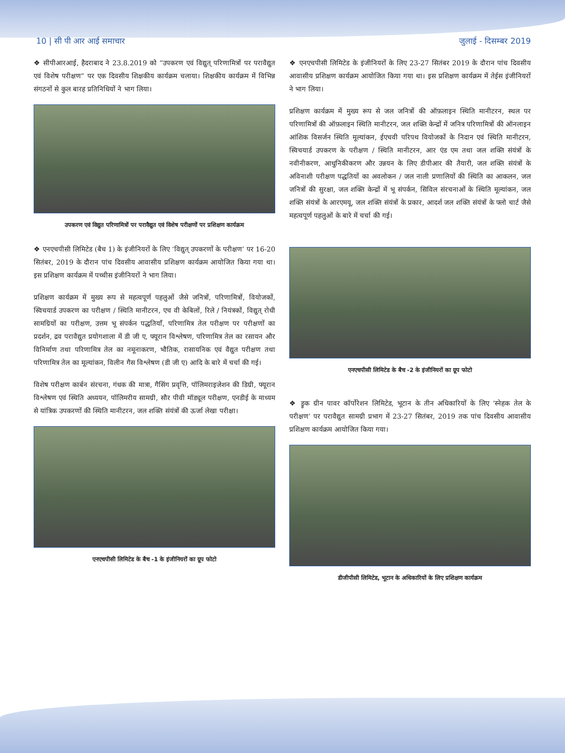10 | सी पी आर आई समाचार जुलाई - दिसम्बर 2019
❖ सीपीआरआई, हैदराबाद ने 23.8.2019 को “उपकरण एवं विद्युत् परिणामित्रों पर परावैद्युत एवं विशेष परीक्षण” पर एक दिवसीय शिक्षकीय कार्यक्रम चलाया। शिक्षकीय कार्यक्रम में विभिन्न संगठनों से कुल बारह प्रतिनिधियों ने भाग लिया।
उपकरण एवं विद्युत परिणामित्रों पर परावैद्युत एवं विशेष परीक्षणों पर प्रशिक्षण कार्यक्रम
❖ एनएचपीसी लिमिटेड (बैच 1) के इंजीनियरों के लिए ‘विद्युत् उपकरणों के परीक्षण’ पर 16-20 सितंबर, 2019 के दौरान पांच दिवसीय आवासीय प्रशिक्षण कार्यक्रम आयोजित किया गया था। इस प्रशिक्षण कार्यक्रम में पच्चीस इंजीनियरों ने भाग लिया।
प्रशिक्षण कार्यक्रम में मुख्य रूप से महत्वपूर्ण पहलुओं जैसे जनित्रों, परिणामित्रों, वियोजकों, स्विचयार्ड उपकरण का परीक्षण / स्थिति मानीटरन, एच वी केबिलों, रिले / नियंत्रकों, विद्युत् रोधी सामग्रियों का परीक्षण, उत्तम भू संपर्कन पद्धतियाँ, परिणामित्र तेल परीक्षण पर परीक्षणों का प्रदर्शन, द्रव परावैद्युत प्रयोगशाला में डी जी ए, फ्यूरान विश्लेषण, परिणामित्र तेल का रसायन और विनिर्माण तथा परिणामित्र तेल का नमूनाकरण, भौतिक, रासायनिक एवं वैद्युत परीक्षण तथा परिणामित्र तेल का मूल्यांकन, विलीन गैस विश्लेषण (डी जी ए) आदि के बारे में चर्चा की गई।
विशेष परीक्षण कार्बन संरचना, गंधक की मात्रा, गैसिंग प्रवृत्ति, पॉलिमराइजेशन की डिग्री, फ्यूरान विश्लेषण एवं स्थिति अध्ययन, पॉलिमरीय सामग्री, सौर पीवी मॉड्यूल परीक्षण, एनडीई के माध्यम से यांत्रिक उपकरणों की स्थिति मानीटरन, जल शक्ति संयंत्रों की ऊर्जा लेखा परीक्षा।
एनएचपीसी लिमिटेड के बैच -1 के इंजीनियरों का ग्रूप फोटो
❖ एनएचपीसी लिमिटेड के इंजीनियरों के लिए 23-27 सितंबर 2019 के दौरान पांच दिवसीय आवासीय प्रशिक्षण कार्यक्रम आयोजित किया गया था। इस प्रशिक्षण कार्यक्रम में तेईस इंजीनियरों ने भाग लिया।
प्रशिक्षण कार्यक्रम में मुख्य रूप से जल जनित्रों की ऑफ़लाइन स्थिति मानीटरन, स्थल पर परिणामित्रों की ऑफ़लाइन स्थिति मानीटरन, जल शक्ति केन्द्रों में जनित्र परिणामित्रों की ऑनलाइन आंशिक विसर्जन स्थिति मूल्यांकन, ईएचवी परिपथ वियोजकों के निदान एवं स्थिति मानीटरन, स्विचयार्ड उपकरण के परीक्षण / स्थिति मानीटरन, आर एंड एम तथा जल शक्ति संयंत्रों के नवीनीकरण, आधुनिकीकरण और उन्नयन के लिए डीपीआर की तैयारी, जल शक्ति संयंत्रों के अविनाशी परीक्षण पद्धतियों का अवलोकन / जल नाली प्रणालियों की स्थिति का आकलन, जल जनित्रों की सुरक्षा, जल शक्ति केन्द्रों में भू संपर्कन, सिविल संरचनाओं के स्थिति मूल्यांकन, जल शक्ति संयंत्रों के आरएमयू, जल शक्ति संयंत्रों के प्रकार, आदर्श जल शक्ति संयंत्रों के फ्लो चार्ट जैसे महत्वपूर्ण पहलुओं के बारे में चर्चा की गई।
एनएचपीसी लिमिटेड के बैच -2 के इंजीनियरों का ग्रूप फोटो
❖ ड्रुक ग्रीन पावर कॉर्पोरेशन लिमिटेड, भूटान के तीन अधिकारियों के लिए ‘स्नेहक तेल के परीक्षण’ पर परावैद्युत सामग्री प्रभाग में 23-27 सितंबर, 2019 तक पांच दिवसीय आवासीय प्रशिक्षण कार्यक्रम आयोजित किया गया।
डीजीपीसी लिमिटेड, भूटान के अधिकारियों के लिए प्रशिक्षण कार्यक्रम